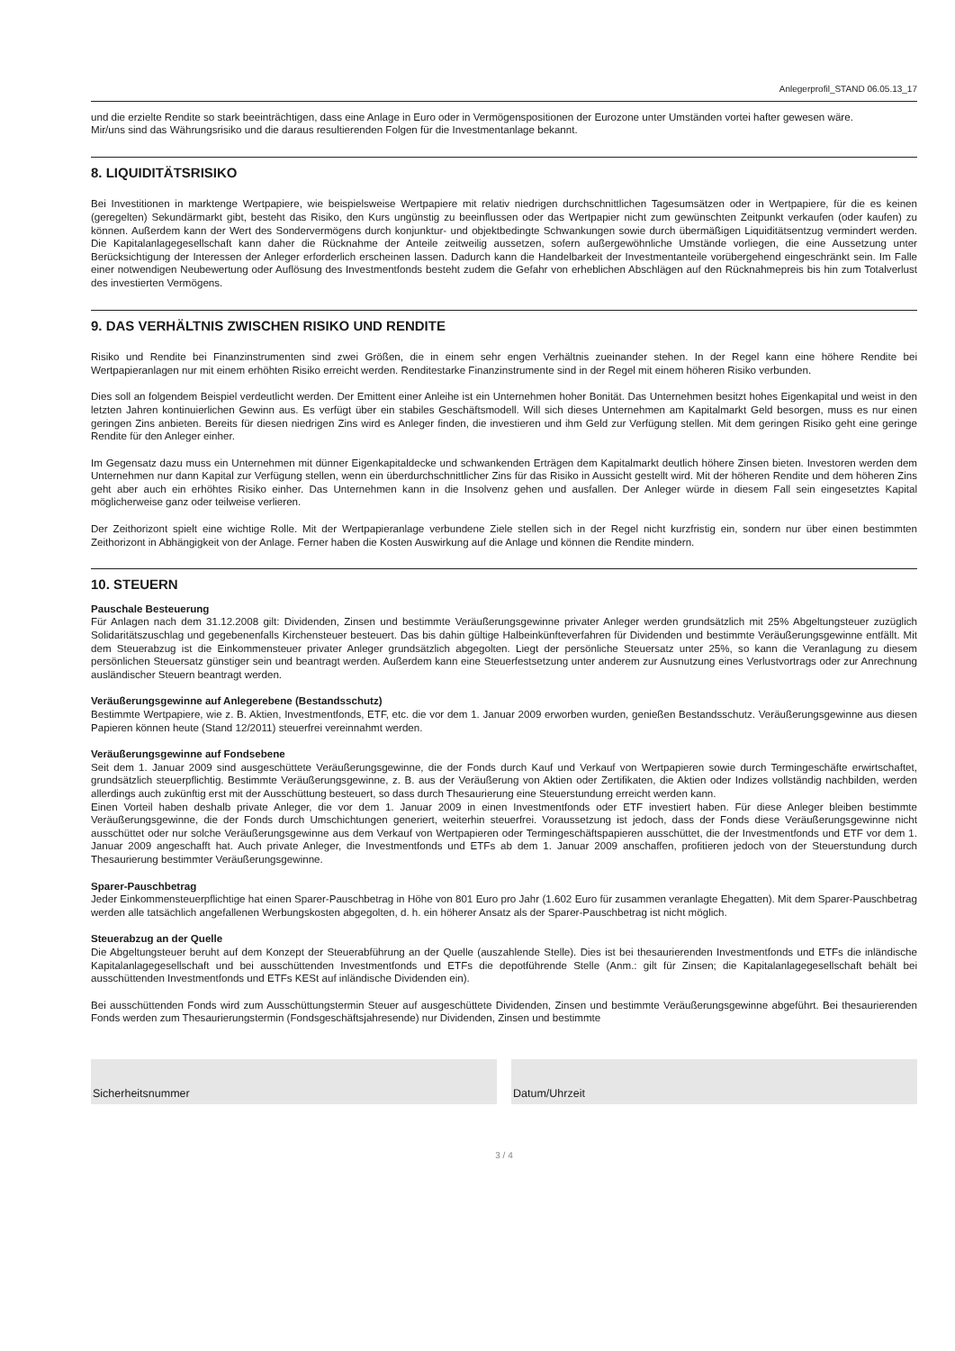Anlegerprofil_STAND 06.05.13_17
und die erzielte Rendite so stark beeinträchtigen, dass eine Anlage in Euro oder in Vermögenspositionen der Eurozone unter Umständen vortei hafter gewesen wäre.
Mir/uns sind das Währungsrisiko und die daraus resultierenden Folgen für die Investmentanlage bekannt.
8. LIQUIDITÄTSRISIKO
Bei Investitionen in marktenge Wertpapiere, wie beispielsweise Wertpapiere mit relativ niedrigen durchschnittlichen Tagesumsätzen oder in Wertpapiere, für die es keinen (geregelten) Sekundärmarkt gibt, besteht das Risiko, den Kurs ungünstig zu beeinflussen oder das Wertpapier nicht zum gewünschten Zeitpunkt verkaufen (oder kaufen) zu können. Außerdem kann der Wert des Sondervermögens durch konjunktur- und objektbedingte Schwankungen sowie durch übermäßigen Liquiditätsentzug vermindert werden. Die Kapitalanlagegesellschaft kann daher die Rücknahme der Anteile zeitweilig aussetzen, sofern außergewöhnliche Umstände vorliegen, die eine Aussetzung unter Berücksichtigung der Interessen der Anleger erforderlich erscheinen lassen. Dadurch kann die Handelbarkeit der Investmentanteile vorübergehend eingeschränkt sein. Im Falle einer notwendigen Neubewertung oder Auflösung des Investmentfonds besteht zudem die Gefahr von erheblichen Abschlägen auf den Rücknahmepreis bis hin zum Totalverlust des investierten Vermögens.
9. DAS VERHÄLTNIS ZWISCHEN RISIKO UND RENDITE
Risiko und Rendite bei Finanzinstrumenten sind zwei Größen, die in einem sehr engen Verhältnis zueinander stehen. In der Regel kann eine höhere Rendite bei Wertpapieranlagen nur mit einem erhöhten Risiko erreicht werden. Renditestarke Finanzinstrumente sind in der Regel mit einem höheren Risiko verbunden.
Dies soll an folgendem Beispiel verdeutlicht werden. Der Emittent einer Anleihe ist ein Unternehmen hoher Bonität. Das Unternehmen besitzt hohes Eigenkapital und weist in den letzten Jahren kontinuierlichen Gewinn aus. Es verfügt über ein stabiles Geschäftsmodell. Will sich dieses Unternehmen am Kapitalmarkt Geld besorgen, muss es nur einen geringen Zins anbieten. Bereits für diesen niedrigen Zins wird es Anleger finden, die investieren und ihm Geld zur Verfügung stellen. Mit dem geringen Risiko geht eine geringe Rendite für den Anleger einher.
Im Gegensatz dazu muss ein Unternehmen mit dünner Eigenkapitaldecke und schwankenden Erträgen dem Kapitalmarkt deutlich höhere Zinsen bieten. Investoren werden dem Unternehmen nur dann Kapital zur Verfügung stellen, wenn ein überdurchschnittlicher Zins für das Risiko in Aussicht gestellt wird. Mit der höheren Rendite und dem höheren Zins geht aber auch ein erhöhtes Risiko einher. Das Unternehmen kann in die Insolvenz gehen und ausfallen. Der Anleger würde in diesem Fall sein eingesetztes Kapital möglicherweise ganz oder teilweise verlieren.
Der Zeithorizont spielt eine wichtige Rolle. Mit der Wertpapieranlage verbundene Ziele stellen sich in der Regel nicht kurzfristig ein, sondern nur über einen bestimmten Zeithorizont in Abhängigkeit von der Anlage. Ferner haben die Kosten Auswirkung auf die Anlage und können die Rendite mindern.
10. STEUERN
Pauschale Besteuerung
Für Anlagen nach dem 31.12.2008 gilt: Dividenden, Zinsen und bestimmte Veräußerungsgewinne privater Anleger werden grundsätzlich mit 25% Abgeltungsteuer zuzüglich Solidaritätszuschlag und gegebenenfalls Kirchensteuer besteuert. Das bis dahin gültige Halbeinkünfteverfahren für Dividenden und bestimmte Veräußerungsgewinne entfällt. Mit dem Steuerabzug ist die Einkommensteuer privater Anleger grundsätzlich abgegolten. Liegt der persönliche Steuersatz unter 25%, so kann die Veranlagung zu diesem persönlichen Steuersatz günstiger sein und beantragt werden. Außerdem kann eine Steuerfestsetzung unter anderem zur Ausnutzung eines Verlustvortrags oder zur Anrechnung ausländischer Steuern beantragt werden.
Veräußerungsgewinne auf Anlegerebene (Bestandsschutz)
Bestimmte Wertpapiere, wie z. B. Aktien, Investmentfonds, ETF, etc. die vor dem 1. Januar 2009 erworben wurden, genießen Bestandsschutz. Veräußerungsgewinne aus diesen Papieren können heute (Stand 12/2011) steuerfrei vereinnahmt werden.
Veräußerungsgewinne auf Fondsebene
Seit dem 1. Januar 2009 sind ausgeschüttete Veräußerungsgewinne, die der Fonds durch Kauf und Verkauf von Wertpapieren sowie durch Termingeschäfte erwirtschaftet, grundsätzlich steuerpflichtig. Bestimmte Veräußerungsgewinne, z. B. aus der Veräußerung von Aktien oder Zertifikaten, die Aktien oder Indizes vollständig nachbilden, werden allerdings auch zukünftig erst mit der Ausschüttung besteuert, so dass durch Thesaurierung eine Steuerstundung erreicht werden kann.
Einen Vorteil haben deshalb private Anleger, die vor dem 1. Januar 2009 in einen Investmentfonds oder ETF investiert haben. Für diese Anleger bleiben bestimmte Veräußerungsgewinne, die der Fonds durch Umschichtungen generiert, weiterhin steuerfrei. Voraussetzung ist jedoch, dass der Fonds diese Veräußerungsgewinne nicht ausschüttet oder nur solche Veräußerungsgewinne aus dem Verkauf von Wertpapieren oder Termingeschäftspapieren ausschüttet, die der Investmentfonds und ETF vor dem 1. Januar 2009 angeschafft hat. Auch private Anleger, die Investmentfonds und ETFs ab dem 1. Januar 2009 anschaffen, profitieren jedoch von der Steuerstundung durch Thesaurierung bestimmter Veräußerungsgewinne.
Sparer-Pauschbetrag
Jeder Einkommensteuerpflichtige hat einen Sparer-Pauschbetrag in Höhe von 801 Euro pro Jahr (1.602 Euro für zusammen veranlagte Ehegatten). Mit dem Sparer-Pauschbetrag werden alle tatsächlich angefallenen Werbungskosten abgegolten, d. h. ein höherer Ansatz als der Sparer-Pauschbetrag ist nicht möglich.
Steuerabzug an der Quelle
Die Abgeltungsteuer beruht auf dem Konzept der Steuerabführung an der Quelle (auszahlende Stelle). Dies ist bei thesaurierenden Investmentfonds und ETFs die inländische Kapitalanlagegesellschaft und bei ausschüttenden Investmentfonds und ETFs die depotführende Stelle (Anm.: gilt für Zinsen; die Kapitalanlagegesellschaft behält bei ausschüttenden Investmentfonds und ETFs KESt auf inländische Dividenden ein).
Bei ausschüttenden Fonds wird zum Ausschüttungstermin Steuer auf ausgeschüttete Dividenden, Zinsen und bestimmte Veräußerungsgewinne abgeführt. Bei thesaurierenden Fonds werden zum Thesaurierungstermin (Fondsgeschäftsjahresende) nur Dividenden, Zinsen und bestimmte
Sicherheitsnummer Datum/Uhrzeit
3 / 4